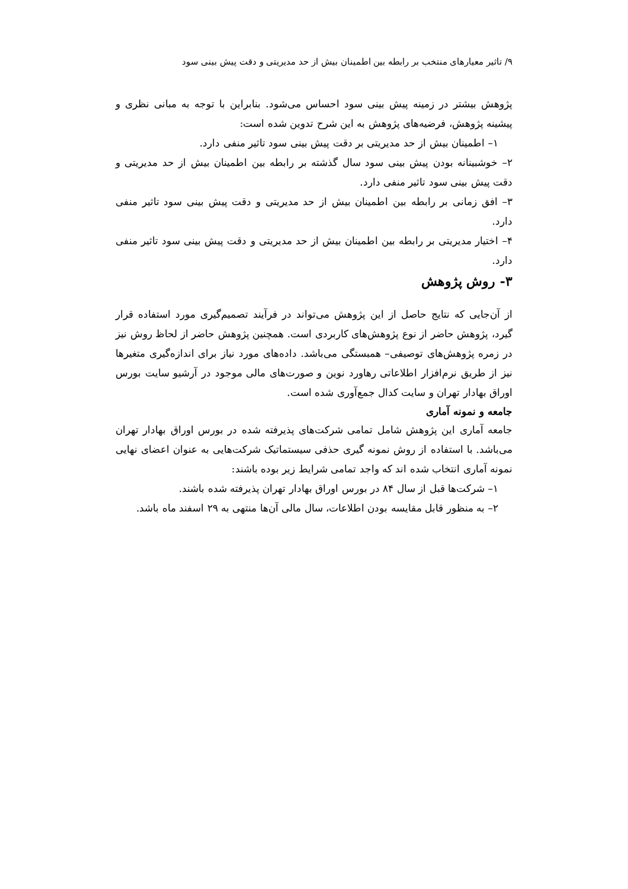۹/ تاثیر معیارهای منتخب بر رابطه بین اطمینان بیش از حد مدیریتی و دقت پیش بینی سود
پژوهش بیشتر در زمینه پیش بینی سود احساس می‌شود. بنابراین با توجه به مبانی نظری و پیشینه پژوهش، فرضیه‌های پژوهش به این شرح تدوین شده است:
۱– اطمینان بیش از حد مدیریتی بر دقت پیش بینی سود تاثیر منفی دارد.
۲– خوشبینانه بودن پیش بینی سود سال گذشته بر رابطه بین اطمینان بیش از حد مدیریتی و دقت پیش بینی سود تاثیر منفی دارد.
۳– افق زمانی بر رابطه بین اطمینان بیش از حد مدیریتی و دقت پیش بینی سود تاثیر منفی دارد.
۴– اختیار مدیریتی بر رابطه بین اطمینان بیش از حد مدیریتی و دقت پیش بینی سود تاثیر منفی دارد.
۳- روش پژوهش
از آن‌جایی که نتایج حاصل از این پژوهش می‌تواند در فرآیند تصمیم‌گیری مورد استفاده قرار گیرد، پژوهش حاضر از نوع پژوهش‌های کاربردی است. همچنین پژوهش حاضر از لحاظ روش نیز در زمره پژوهش‌های توصیفی– همبستگی می‌باشد. داده‌های مورد نیاز برای اندازه‌گیری متغیرها نیز از طریق نرم‌افزار اطلاعاتی رهاورد نوین و صورت‌های مالی موجود در آرشیو سایت بورس اوراق بهادار تهران و سایت کدال جمع‌آوری شده است.
جامعه و نمونه آماری
جامعه آماری این پژوهش شامل تمامی شرکت‌های پذیرفته شده در بورس اوراق بهادار تهران می‌باشد. با استفاده از روش نمونه گیری حذفی سیستماتیک شرکت‌هایی به عنوان اعضای نهایی نمونه آماری انتخاب شده اند که واجد تمامی شرایط زیر بوده باشند:
۱– شرکت‌ها قبل از سال ۸۴ در بورس اوراق بهادار تهران پذیرفته شده باشند.
۲– به منظور قابل مقایسه بودن اطلاعات، سال مالی آن‌ها منتهی به ۲۹ اسفند ماه باشد.